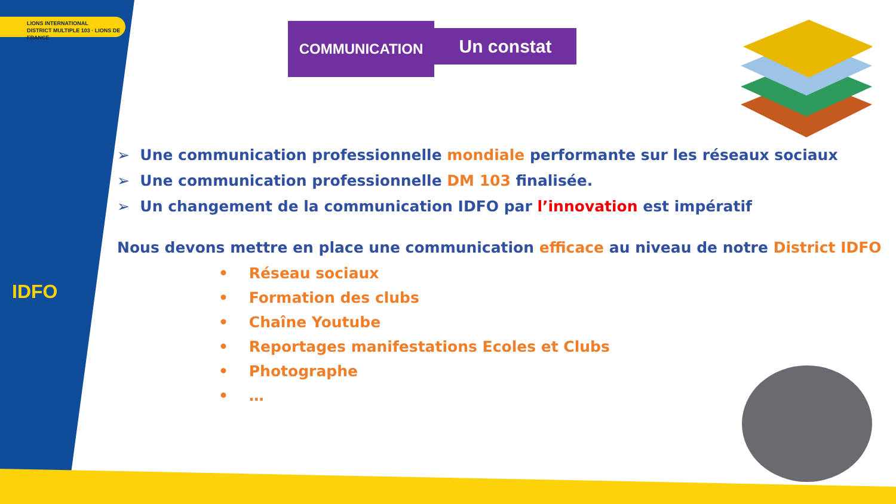LIONS INTERNATIONAL
DISTRICT MULTIPLE 103 · LIONS DE FRANCE
IDFO
COMMUNICATION Un constat
➢ Une communication professionnelle mondiale performante sur les réseaux sociaux
➢ Une communication professionnelle DM 103 finalisée.
➢ Un changement de la communication IDFO par l’innovation est impératif
Nous devons mettre en place une communication efficace au niveau de notre District IDFO
• Réseau sociaux
• Formation des clubs
• Chaîne Youtube
• Reportages manifestations Ecoles et Clubs
• Photographe
• …